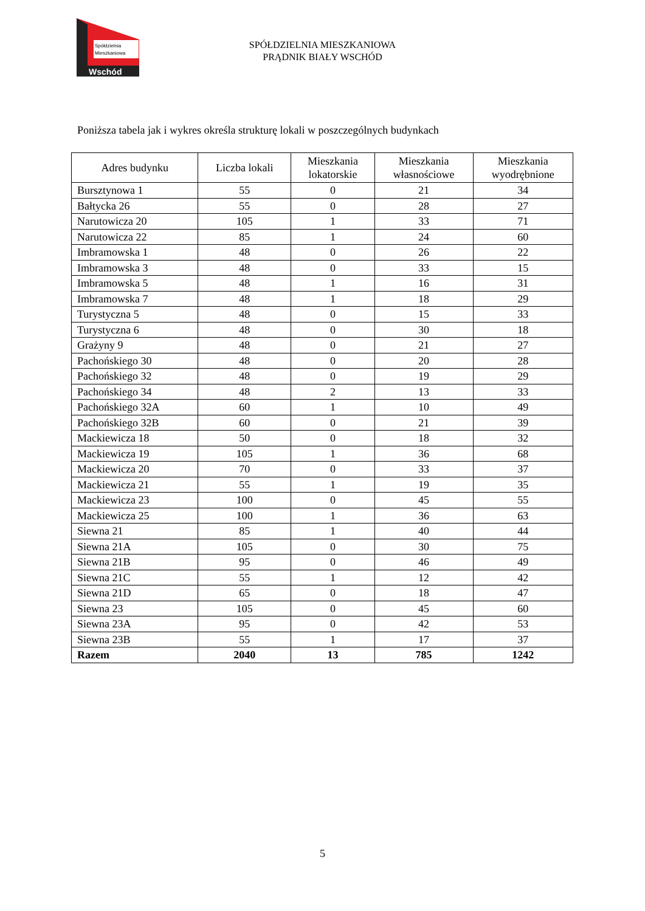Spółdzielnia
Mieszkaniowa
Wschód
SPÓŁDZIELNIA MIESZKANIOWA
PRĄDNIK BIAŁY WSCHÓD
Poniższa tabela jak i wykres określa strukturę lokali w poszczególnych budynkach
| Adres budynku | Liczba lokali | Mieszkania lokatorskie | Mieszkania własnościowe | Mieszkania wyodrębnione |
| --- | --- | --- | --- | --- |
| Bursztynowa 1 | 55 | 0 | 21 | 34 |
| Bałtycka 26 | 55 | 0 | 28 | 27 |
| Narutowicza 20 | 105 | 1 | 33 | 71 |
| Narutowicza 22 | 85 | 1 | 24 | 60 |
| Imbramowska 1 | 48 | 0 | 26 | 22 |
| Imbramowska 3 | 48 | 0 | 33 | 15 |
| Imbramowska 5 | 48 | 1 | 16 | 31 |
| Imbramowska 7 | 48 | 1 | 18 | 29 |
| Turystyczna 5 | 48 | 0 | 15 | 33 |
| Turystyczna 6 | 48 | 0 | 30 | 18 |
| Grażyny 9 | 48 | 0 | 21 | 27 |
| Pachońskiego 30 | 48 | 0 | 20 | 28 |
| Pachońskiego 32 | 48 | 0 | 19 | 29 |
| Pachońskiego 34 | 48 | 2 | 13 | 33 |
| Pachońskiego 32A | 60 | 1 | 10 | 49 |
| Pachońskiego 32B | 60 | 0 | 21 | 39 |
| Mackiewicza 18 | 50 | 0 | 18 | 32 |
| Mackiewicza 19 | 105 | 1 | 36 | 68 |
| Mackiewicza 20 | 70 | 0 | 33 | 37 |
| Mackiewicza 21 | 55 | 1 | 19 | 35 |
| Mackiewicza 23 | 100 | 0 | 45 | 55 |
| Mackiewicza 25 | 100 | 1 | 36 | 63 |
| Siewna 21 | 85 | 1 | 40 | 44 |
| Siewna 21A | 105 | 0 | 30 | 75 |
| Siewna 21B | 95 | 0 | 46 | 49 |
| Siewna 21C | 55 | 1 | 12 | 42 |
| Siewna 21D | 65 | 0 | 18 | 47 |
| Siewna 23 | 105 | 0 | 45 | 60 |
| Siewna 23A | 95 | 0 | 42 | 53 |
| Siewna 23B | 55 | 1 | 17 | 37 |
| Razem | 2040 | 13 | 785 | 1242 |
5